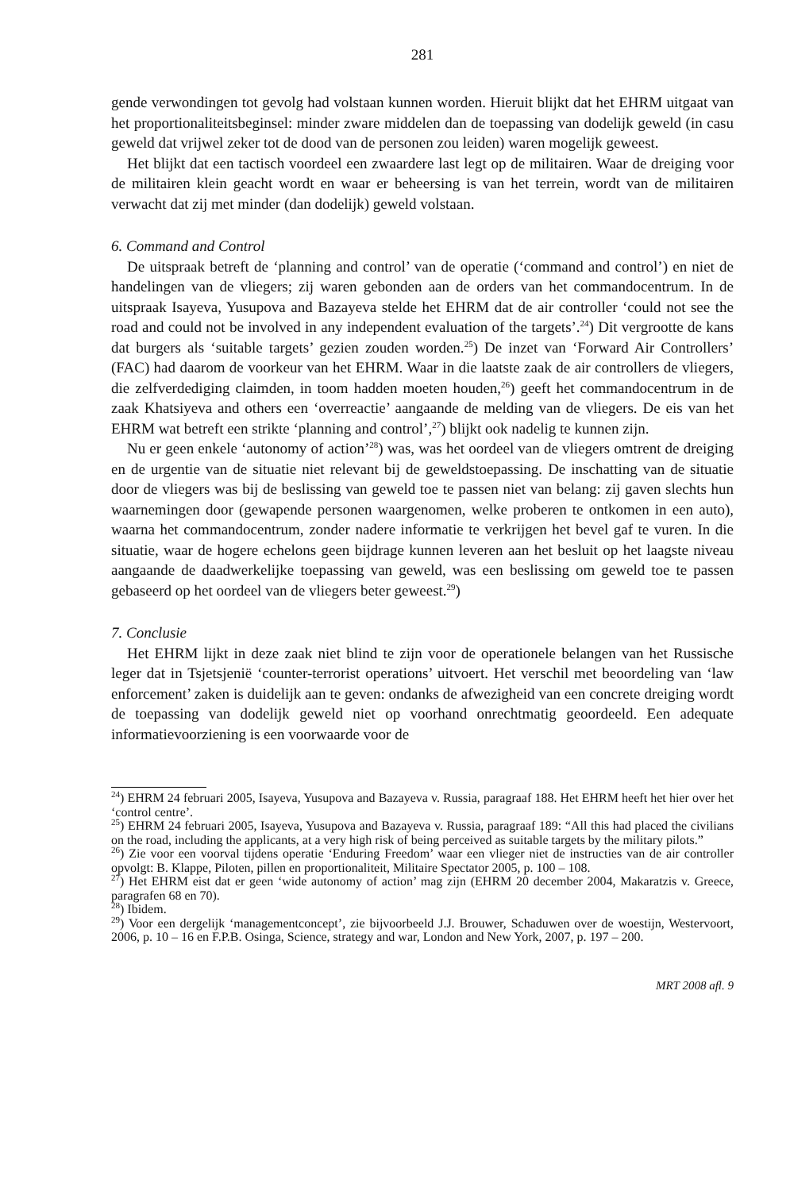281
gende verwondingen tot gevolg had volstaan kunnen worden. Hieruit blijkt dat het EHRM uitgaat van het proportionaliteitsbeginsel: minder zware middelen dan de toepassing van dodelijk geweld (in casu geweld dat vrijwel zeker tot de dood van de personen zou leiden) waren mogelijk geweest.
Het blijkt dat een tactisch voordeel een zwaardere last legt op de militairen. Waar de dreiging voor de militairen klein geacht wordt en waar er beheersing is van het terrein, wordt van de militairen verwacht dat zij met minder (dan dodelijk) geweld volstaan.
6. Command and Control
De uitspraak betreft de ‘planning and control’ van de operatie (‘command and control’) en niet de handelingen van de vliegers; zij waren gebonden aan de orders van het commandocentrum. In de uitspraak Isayeva, Yusupova and Bazayeva stelde het EHRM dat de air controller ‘could not see the road and could not be involved in any independent evaluation of the targets’.<sup>24</sup>) Dit vergrootte de kans dat burgers als ‘suitable targets’ gezien zouden worden.<sup>25</sup>) De inzet van ‘Forward Air Controllers’ (FAC) had daarom de voorkeur van het EHRM. Waar in die laatste zaak de air controllers de vliegers, die zelfverdediging claimden, in toom hadden moeten houden,<sup>26</sup>) geeft het commandocentrum in de zaak Khatsiyeva and others een ‘overreactie’ aangaande de melding van de vliegers. De eis van het EHRM wat betreft een strikte ‘planning and control’,<sup>27</sup>) blijkt ook nadelig te kunnen zijn.
Nu er geen enkele ‘autonomy of action’<sup>28</sup>) was, was het oordeel van de vliegers omtrent de dreiging en de urgentie van de situatie niet relevant bij de geweldstoepassing. De inschatting van de situatie door de vliegers was bij de beslissing van geweld toe te passen niet van belang: zij gaven slechts hun waarnemingen door (gewapende personen waargenomen, welke proberen te ontkomen in een auto), waarna het commandocentrum, zonder nadere informatie te verkrijgen het bevel gaf te vuren. In die situatie, waar de hogere echelons geen bijdrage kunnen leveren aan het besluit op het laagste niveau aangaande de daadwerkelijke toepassing van geweld, was een beslissing om geweld toe te passen gebaseerd op het oordeel van de vliegers beter geweest.<sup>29</sup>)
7. Conclusie
Het EHRM lijkt in deze zaak niet blind te zijn voor de operationele belangen van het Russische leger dat in Tsjetsjenië ‘counter-terrorist operations’ uitvoert. Het verschil met beoordeling van ‘law enforcement’ zaken is duidelijk aan te geven: ondanks de afwezigheid van een concrete dreiging wordt de toepassing van dodelijk geweld niet op voorhand onrechtmatig geoordeeld. Een adequate informatievoorziening is een voorwaarde voor de
<sup>24</sup>) EHRM 24 februari 2005, Isayeva, Yusupova and Bazayeva v. Russia, paragraaf 188. Het EHRM heeft het hier over het ‘control centre’.
<sup>25</sup>) EHRM 24 februari 2005, Isayeva, Yusupova and Bazayeva v. Russia, paragraaf 189: “All this had placed the civilians on the road, including the applicants, at a very high risk of being perceived as suitable targets by the military pilots.”
<sup>26</sup>) Zie voor een voorval tijdens operatie ‘Enduring Freedom’ waar een vlieger niet de instructies van de air controller opvolgt: B. Klappe, Piloten, pillen en proportionaliteit, Militaire Spectator 2005, p. 100 – 108.
<sup>27</sup>) Het EHRM eist dat er geen ‘wide autonomy of action’ mag zijn (EHRM 20 december 2004, Makaratzis v. Greece, paragrafen 68 en 70).
<sup>28</sup>) Ibidem.
<sup>29</sup>) Voor een dergelijk ‘managementconcept’, zie bijvoorbeeld J.J. Brouwer, Schaduwen over de woestijn, Westervoort, 2006, p. 10 – 16 en F.P.B. Osinga, Science, strategy and war, London and New York, 2007, p. 197 – 200.
MRT 2008 afl. 9